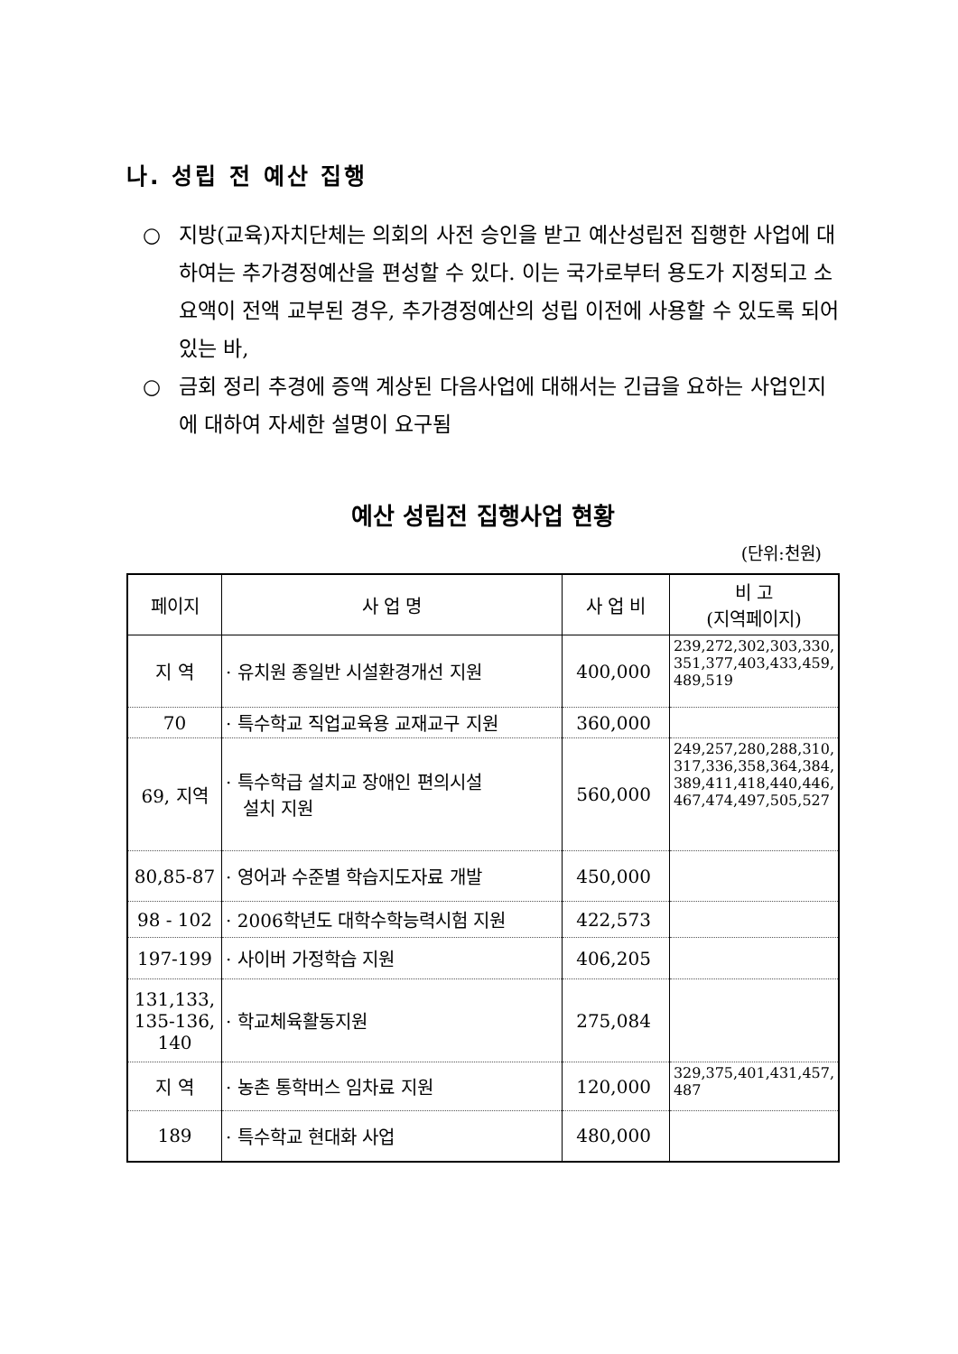나. 성립 전 예산 집행
○ 지방(교육)자치단체는 의회의 사전 승인을 받고 예산성립전 집행한 사업에 대하여는 추가경정예산을 편성할 수 있다. 이는 국가로부터 용도가 지정되고 소요액이 전액 교부된 경우, 추가경정예산의 성립 이전에 사용할 수 있도록 되어 있는 바,
○ 금회 정리 추경에 증액 계상된 다음사업에 대해서는 긴급을 요하는 사업인지에 대하여 자세한 설명이 요구됨
예산 성립전 집행사업 현황
(단위:천원)
| 페이지 | 사 업 명 | 사 업 비 | 비 고 (지역페이지) |
| --- | --- | --- | --- |
| 지 역 | · 유치원 종일반 시설환경개선 지원 | 400,000 | 239,272,302,303,330, 351,377,403,433,459, 489,519 |
| 70 | · 특수학교 직업교육용 교재교구 지원 | 360,000 | |
| 69, 지역 | · 특수학급 설치교 장애인 편의시설 설치 지원 | 560,000 | 249,257,280,288,310, 317,336,358,364,384, 389,411,418,440,446, 467,474,497,505,527 |
| 80,85-87 | · 영어과 수준별 학습지도자료 개발 | 450,000 | |
| 98 - 102 | · 2006학년도 대학수학능력시험 지원 | 422,573 | |
| 197-199 | · 사이버 가정학습 지원 | 406,205 | |
| 131,133, 135-136, 140 | · 학교체육활동지원 | 275,084 | |
| 지 역 | · 농촌 통학버스 임차료 지원 | 120,000 | 329,375,401,431,457, 487 |
| 189 | · 특수학교 현대화 사업 | 480,000 | |